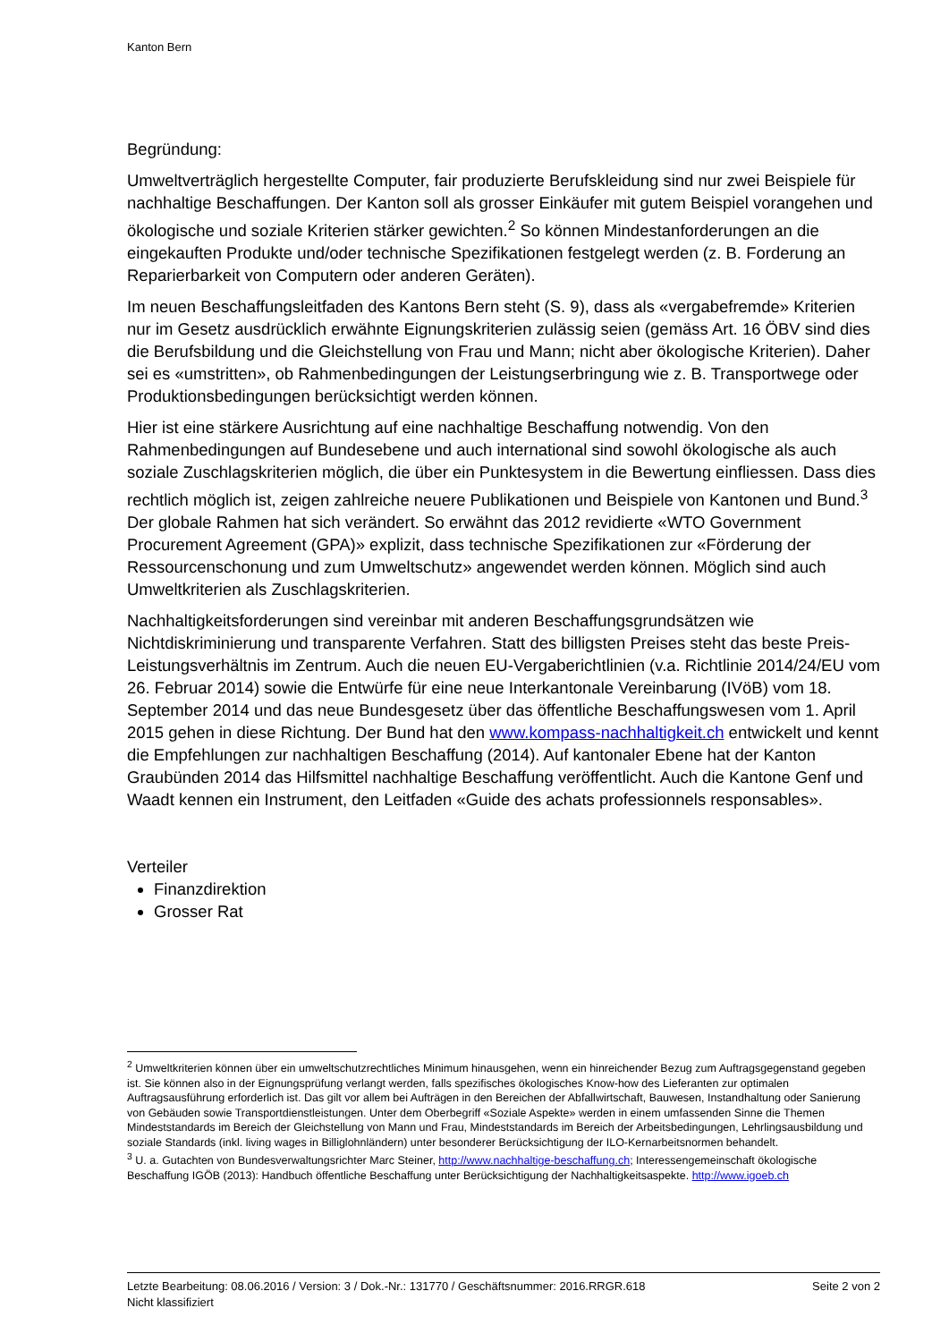Kanton Bern
Begründung:
Umweltverträglich hergestellte Computer, fair produzierte Berufskleidung sind nur zwei Beispiele für nachhaltige Beschaffungen. Der Kanton soll als grosser Einkäufer mit gutem Beispiel vorangehen und ökologische und soziale Kriterien stärker gewichten.<sup>2</sup> So können Mindestanforderungen an die eingekauften Produkte und/oder technische Spezifikationen festgelegt werden (z. B. Forderung an Reparierbarkeit von Computern oder anderen Geräten).
Im neuen Beschaffungsleitfaden des Kantons Bern steht (S. 9), dass als «vergabefremde» Kriterien nur im Gesetz ausdrücklich erwähnte Eignungskriterien zulässig seien (gemäss Art. 16 ÖBV sind dies die Berufsbildung und die Gleichstellung von Frau und Mann; nicht aber ökologische Kriterien). Daher sei es «umstritten», ob Rahmenbedingungen der Leistungserbringung wie z. B. Transportwege oder Produktionsbedingungen berücksichtigt werden können.
Hier ist eine stärkere Ausrichtung auf eine nachhaltige Beschaffung notwendig. Von den Rahmenbedingungen auf Bundesebene und auch international sind sowohl ökologische als auch soziale Zuschlagskriterien möglich, die über ein Punktesystem in die Bewertung einfliessen. Dass dies rechtlich möglich ist, zeigen zahlreiche neuere Publikationen und Beispiele von Kantonen und Bund.<sup>3</sup> Der globale Rahmen hat sich verändert. So erwähnt das 2012 revidierte «WTO Government Procurement Agreement (GPA)» explizit, dass technische Spezifikationen zur «Förderung der Ressourcenschonung und zum Umweltschutz» angewendet werden können. Möglich sind auch Umweltkriterien als Zuschlagskriterien.
Nachhaltigkeitsforderungen sind vereinbar mit anderen Beschaffungsgrundsätzen wie Nichtdiskriminierung und transparente Verfahren. Statt des billigsten Preises steht das beste Preis-Leistungsverhältnis im Zentrum. Auch die neuen EU-Vergaberichtlinien (v.a. Richtlinie 2014/24/EU vom 26. Februar 2014) sowie die Entwürfe für eine neue Interkantonale Vereinbarung (IVöB) vom 18. September 2014 und das neue Bundesgesetz über das öffentliche Beschaffungswesen vom 1. April 2015 gehen in diese Richtung. Der Bund hat den www.kompass-nachhaltigkeit.ch entwickelt und kennt die Empfehlungen zur nachhaltigen Beschaffung (2014). Auf kantonaler Ebene hat der Kanton Graubünden 2014 das Hilfsmittel nachhaltige Beschaffung veröffentlicht. Auch die Kantone Genf und Waadt kennen ein Instrument, den Leitfaden «Guide des achats professionnels responsables».
Verteiler
Finanzdirektion
Grosser Rat
<sup>2</sup> Umweltkriterien können über ein umweltschutzrechtliches Minimum hinausgehen, wenn ein hinreichender Bezug zum Auftragsgegenstand gegeben ist. Sie können also in der Eignungsprüfung verlangt werden, falls spezifisches ökologisches Know-how des Lieferanten zur optimalen Auftragsausführung erforderlich ist. Das gilt vor allem bei Aufträgen in den Bereichen der Abfallwirtschaft, Bauwesen, Instandhaltung oder Sanierung von Gebäuden sowie Transportdienstleistungen. Unter dem Oberbegriff «Soziale Aspekte» werden in einem umfassenden Sinne die Themen Mindeststandards im Bereich der Gleichstellung von Mann und Frau, Mindeststandards im Bereich der Arbeitsbedingungen, Lehrlingsausbildung und soziale Standards (inkl. living wages in Billiglohnländern) unter besonderer Berücksichtigung der ILO-Kernarbeitsnormen behandelt.
<sup>3</sup> U. a. Gutachten von Bundesverwaltungsrichter Marc Steiner, http://www.nachhaltige-beschaffung.ch; Interessengemeinschaft ökologische Beschaffung IGÖB (2013): Handbuch öffentliche Beschaffung unter Berücksichtigung der Nachhaltigkeitsaspekte. http://www.igoeb.ch
Seite 2 von 2 Letzte Bearbeitung: 08.06.2016 / Version: 3 / Dok.-Nr.: 131770 / Geschäftsnummer: 2016.RRGR.618
Nicht klassifiziert